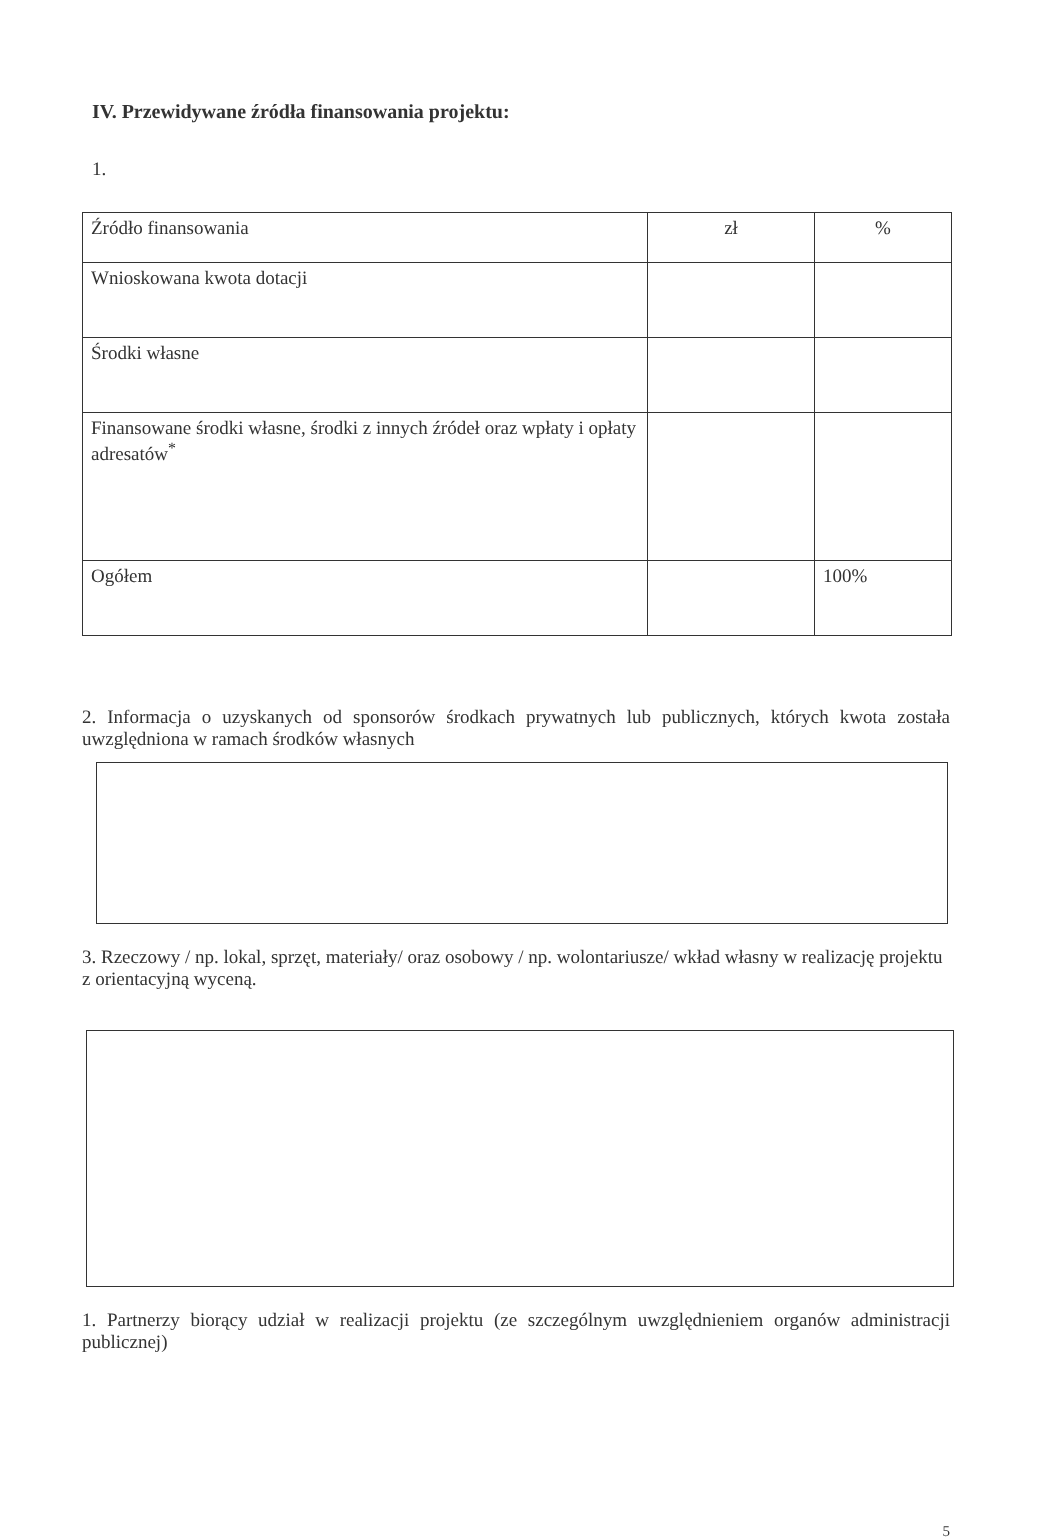IV. Przewidywane źródła finansowania projektu:
1.
| Źródło finansowania | zł | % |
| Wnioskowana kwota dotacji | | |
| Środki własne | | |
| Finansowane środki własne, środki z innych źródeł oraz wpłaty i opłaty adresatów<sup>*</sup> | | |
| Ogółem | | 100% |
2. Informacja o uzyskanych od sponsorów środkach prywatnych lub publicznych, których kwota została uwzględniona w ramach środków własnych
3. Rzeczowy / np. lokal, sprzęt, materiały/ oraz osobowy / np. wolontariusze/ wkład własny w realizację projektu z orientacyjną wyceną.
1. Partnerzy biorący udział w realizacji projektu (ze szczególnym uwzględnieniem organów administracji publicznej)
5